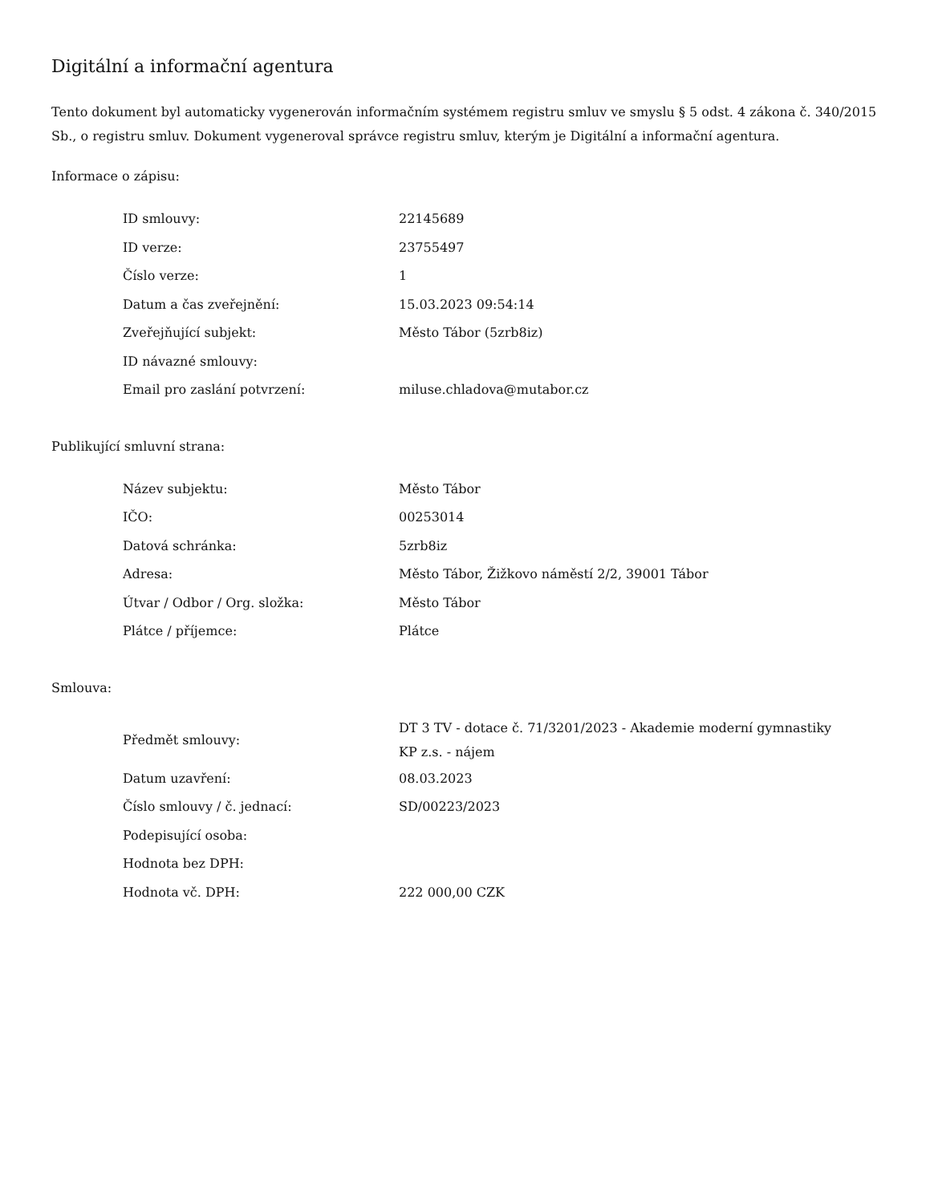Digitální a informační agentura
Tento dokument byl automaticky vygenerován informačním systémem registru smluv ve smyslu § 5 odst. 4 zákona č. 340/2015 Sb., o registru smluv. Dokument vygeneroval správce registru smluv, kterým je Digitální a informační agentura.
Informace o zápisu:
| ID smlouvy: | 22145689 |
| ID verze: | 23755497 |
| Číslo verze: | 1 |
| Datum a čas zveřejnění: | 15.03.2023 09:54:14 |
| Zveřejňující subjekt: | Město Tábor (5zrb8iz) |
| ID návazné smlouvy: | |
| Email pro zaslání potvrzení: | miluse.chladova@mutabor.cz |
Publikující smluvní strana:
| Název subjektu: | Město Tábor |
| IČO: | 00253014 |
| Datová schránka: | 5zrb8iz |
| Adresa: | Město Tábor, Žižkovo náměstí 2/2, 39001 Tábor |
| Útvar / Odbor / Org. složka: | Město Tábor |
| Plátce / příjemce: | Plátce |
Smlouva:
| Předmět smlouvy: | DT 3 TV - dotace č. 71/3201/2023 - Akademie moderní gymnastiky KP z.s. - nájem |
| Datum uzavření: | 08.03.2023 |
| Číslo smlouvy / č. jednací: | SD/00223/2023 |
| Podepisující osoba: | |
| Hodnota bez DPH: | |
| Hodnota vč. DPH: | 222 000,00 CZK |